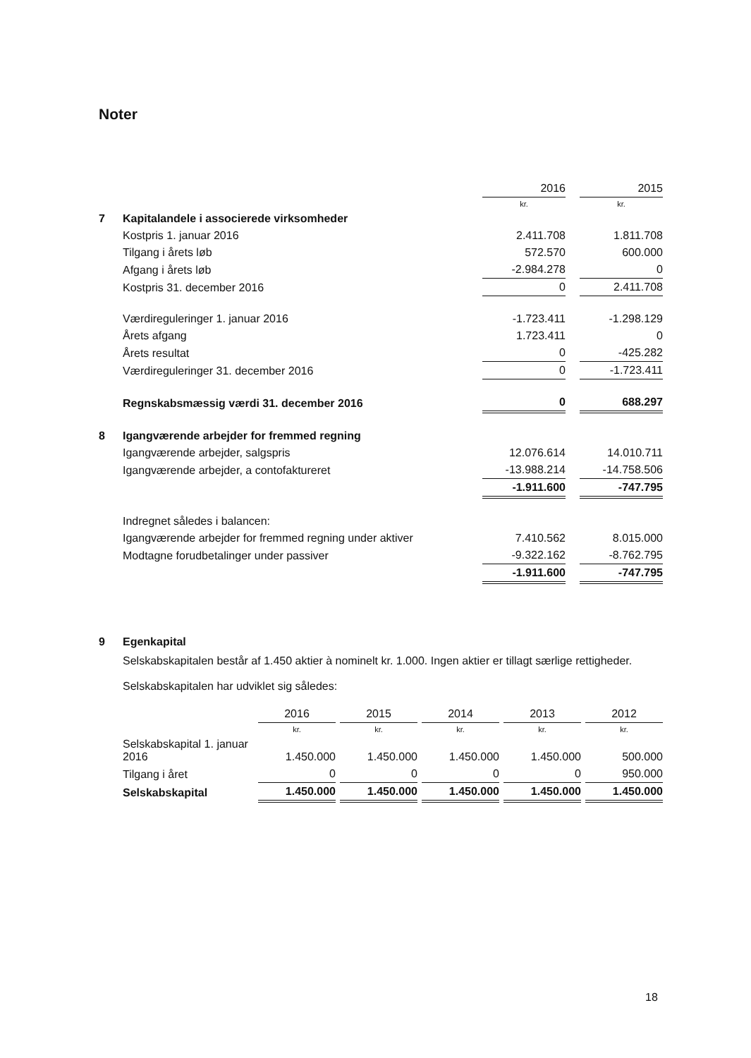Noter
| | | 2016 | | 2015 |
| | | kr. | | kr. |
| 7 | Kapitalandele i associerede virksomheder | | | |
| | Kostpris 1. januar 2016 | 2.411.708 | | 1.811.708 |
| | Tilgang i årets løb | 572.570 | | 600.000 |
| | Afgang i årets løb | -2.984.278 | | 0 |
| | Kostpris 31. december 2016 | 0 | | 2.411.708 |
| | Værdireguleringer 1. januar 2016 | -1.723.411 | | -1.298.129 |
| | Årets afgang | 1.723.411 | | 0 |
| | Årets resultat | 0 | | -425.282 |
| | Værdireguleringer 31. december 2016 | 0 | | -1.723.411 |
| | Regnskabsmæssig værdi 31. december 2016 | 0 | | 688.297 |
| 8 | Igangværende arbejder for fremmed regning | | | |
| | Igangværende arbejder, salgspris | 12.076.614 | | 14.010.711 |
| | Igangværende arbejder, a contofaktureret | -13.988.214 | | -14.758.506 |
| | | -1.911.600 | | -747.795 |
| | Indregnet således i balancen: | | | |
| | Igangværende arbejder for fremmed regning under aktiver | 7.410.562 | | 8.015.000 |
| | Modtagne forudbetalinger under passiver | -9.322.162 | | -8.762.795 |
| | | -1.911.600 | | -747.795 |
| 9 | Egenkapital |
Selskabskapitalen består af 1.450 aktier à nominelt kr. 1.000. Ingen aktier er tillagt særlige rettigheder.
Selskabskapitalen har udviklet sig således:
| | 2016 | | 2015 | | 2014 | | 2013 | | 2012 |
| | kr. | | kr. | | kr. | | kr. | | kr. |
| Selskabskapital 1. januar 2016 | 1.450.000 | | 1.450.000 | | 1.450.000 | | 1.450.000 | | 500.000 |
| Tilgang i året | 0 | | 0 | | 0 | | 0 | | 950.000 |
| Selskabskapital | 1.450.000 | | 1.450.000 | | 1.450.000 | | 1.450.000 | | 1.450.000 |
18